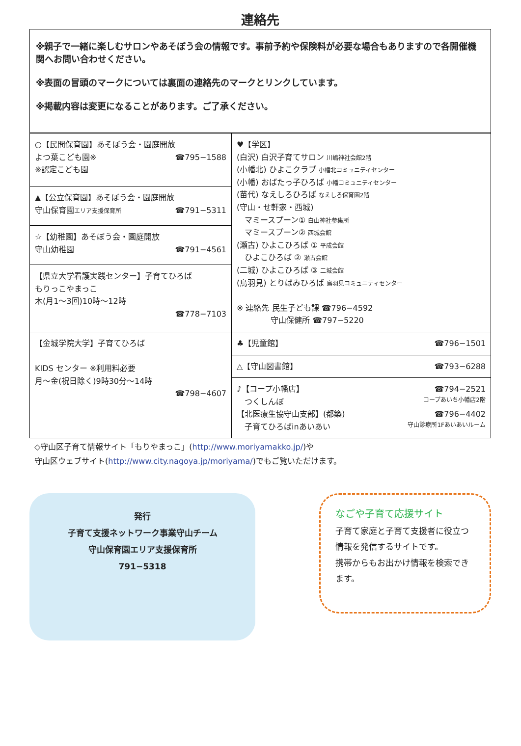連絡先
※親子で一緒に楽しむサロンやあそぼう会の情報です。事前予約や保険料が必要な場合もありますので各開催機関へお問い合わせください。
※表面の冒頭のマークについては裏面の連絡先のマークとリンクしています。
※掲載内容は変更になることがあります。ご了承ください。
| ○【民間保育園】あそぼう会・園庭開放 よつ葉こども園※ ☎795−1588 ※認定こども園 | ♥【学区】 (白沢) 白沢子育てサロン 川嶋神社会館2階 (小幡北) ひよこクラブ 小幡北コミュニティセンター (小幡) おばたっ子ひろば 小幡コミュニティセンター (苗代) なえしろひろば なえしろ保育園2階 (守山・せ軒家・西城) マミースプーン① 白山神社参集所 マミースプーン② 西城会館 (瀬古) ひよこひろば ① 平成会館 ひよこひろば ② 瀬古会館 (二城) ひよこひろば ③ 二城会館 (鳥羽見) とりばみひろば 鳥羽見コミュニティセンター ※ 連絡先 民生子ども課 ☎796−4592 守山保健所 ☎797−5220 |
| ▲【公立保育園】あそぼう会・園庭開放 守山保育園 エリア支援保育所 ☎791−5311 | |
| ☆【幼稚園】あそぼう会・園庭開放 守山幼稚園 ☎791−4561 | |
| 【県立大学看護実践センター】子育てひろば もりっこやまっこ 木(月1〜3回)10時〜12時 ☎778−7103 | |
| 【金城学院大学】子育てひろば KIDS センター ※利用料必要 月〜金(祝日除く)9時30分〜14時 ☎798−4607 | ♣【児童館】 ☎796−1501 |
| | △【守山図書館】 ☎793−6288 |
| | ♪【コープ小幡店】 ☎794−2521 つくしんぼ コープあいち小幡店2階 【北医療生協守山支部】(都築) ☎796−4402 子育てひろばinあいあい 守山診療所1Fあいあいルーム |
◇守山区子育て情報サイト「もりやまっこ」(http://www.moriyamakko.jp/)や
守山区ウェブサイト(http://www.city.nagoya.jp/moriyama/)でもご覧いただけます。
発行
子育て支援ネットワーク事業守山チーム
守山保育園エリア支援保育所
791−5318
なごや子育て応援サイト
子育て家庭と子育て支援者に役立つ情報を発信するサイトです。
携帯からもお出かけ情報を検索できます。